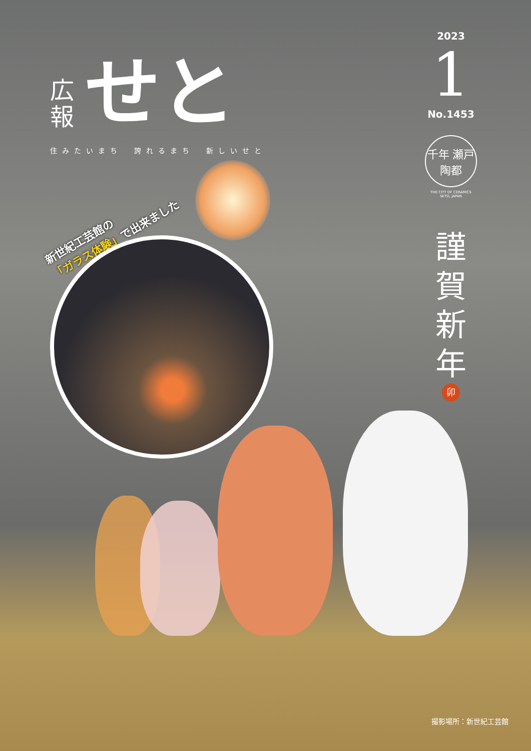広報
せと
住みたいまち　誇れるまち　新しいせと
2023
1
No.1453
千年 瀬戸 陶都
THE CITY OF CERAMICS
SETO, JAPAN
謹賀新年
卯
新世紀工芸館の
「ガラス体験」で出来ました
撮影場所：新世紀工芸館